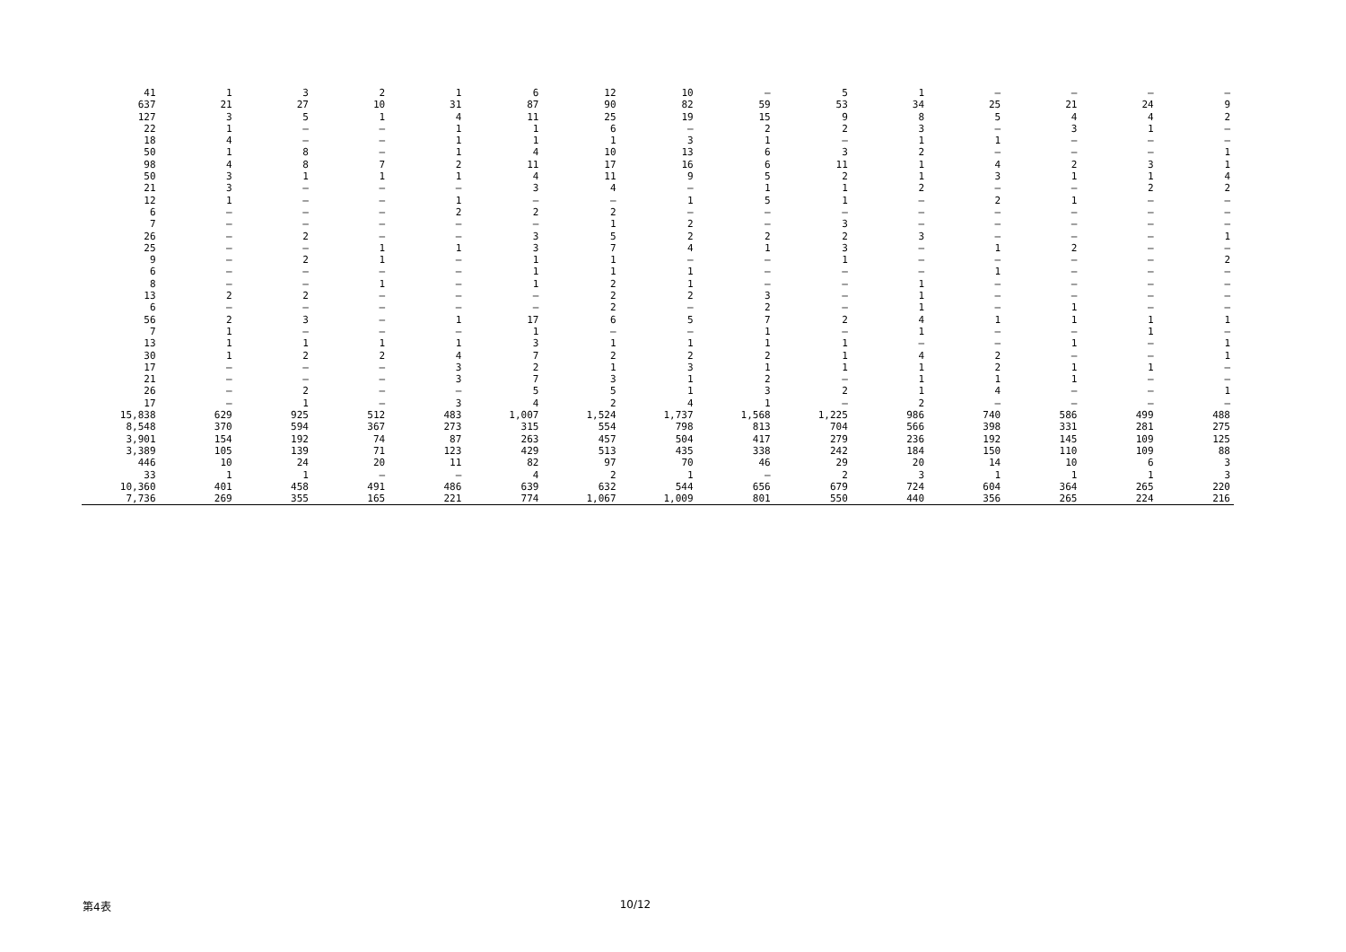| 41 | 1 | 3 | 2 | 1 | 6 | 12 | 10 | – | 5 | 1 | – | – | – | – |
| 637 | 21 | 27 | 10 | 31 | 87 | 90 | 82 | 59 | 53 | 34 | 25 | 21 | 24 | 9 |
| 127 | 3 | 5 | 1 | 4 | 11 | 25 | 19 | 15 | 9 | 8 | 5 | 4 | 4 | 2 |
| 22 | 1 | – | – | 1 | 1 | 6 | – | 2 | 2 | 3 | – | 3 | 1 | – |
| 18 | 4 | – | – | 1 | 1 | 1 | 3 | 1 | – | 1 | 1 | – | – | – |
| 50 | 1 | 8 | – | 1 | 4 | 10 | 13 | 6 | 3 | 2 | – | – | – | 1 |
| 98 | 4 | 8 | 7 | 2 | 11 | 17 | 16 | 6 | 11 | 1 | 4 | 2 | 3 | 1 |
| 50 | 3 | 1 | 1 | 1 | 4 | 11 | 9 | 5 | 2 | 1 | 3 | 1 | 1 | 4 |
| 21 | 3 | – | – | – | 3 | 4 | – | 1 | 1 | 2 | – | – | 2 | 2 |
| 12 | 1 | – | – | 1 | – | – | 1 | 5 | 1 | – | 2 | 1 | – | – |
| 6 | – | – | – | 2 | 2 | 2 | – | – | – | – | – | – | – | – |
| 7 | – | – | – | – | – | 1 | 2 | – | 3 | – | – | – | – | – |
| 26 | – | 2 | – | – | 3 | 5 | 2 | 2 | 2 | 3 | – | – | – | 1 |
| 25 | – | – | 1 | 1 | 3 | 7 | 4 | 1 | 3 | – | 1 | 2 | – | – |
| 9 | – | 2 | 1 | – | 1 | 1 | – | – | 1 | – | – | – | – | 2 |
| 6 | – | – | – | – | 1 | 1 | 1 | – | – | – | 1 | – | – | – |
| 8 | – | – | 1 | – | 1 | 2 | 1 | – | – | 1 | – | – | – | – |
| 13 | 2 | 2 | – | – | – | 2 | 2 | 3 | – | 1 | – | – | – | – |
| 6 | – | – | – | – | – | 2 | – | 2 | – | 1 | – | 1 | – | – |
| 56 | 2 | 3 | – | 1 | 17 | 6 | 5 | 7 | 2 | 4 | 1 | 1 | 1 | 1 |
| 7 | 1 | – | – | – | 1 | – | – | 1 | – | 1 | – | – | 1 | – |
| 13 | 1 | 1 | 1 | 1 | 3 | 1 | 1 | 1 | 1 | – | – | 1 | – | 1 |
| 30 | 1 | 2 | 2 | 4 | 7 | 2 | 2 | 2 | 1 | 4 | 2 | – | – | 1 |
| 17 | – | – | – | 3 | 2 | 1 | 3 | 1 | 1 | 1 | 2 | 1 | 1 | – |
| 21 | – | – | – | 3 | 7 | 3 | 1 | 2 | – | 1 | 1 | 1 | – | – |
| 26 | – | 2 | – | – | 5 | 5 | 1 | 3 | 2 | 1 | 4 | – | – | 1 |
| 17 | – | 1 | – | 3 | 4 | 2 | 4 | 1 | – | 2 | – | – | – | – |
| 15,838 | 629 | 925 | 512 | 483 | 1,007 | 1,524 | 1,737 | 1,568 | 1,225 | 986 | 740 | 586 | 499 | 488 |
| 8,548 | 370 | 594 | 367 | 273 | 315 | 554 | 798 | 813 | 704 | 566 | 398 | 331 | 281 | 275 |
| 3,901 | 154 | 192 | 74 | 87 | 263 | 457 | 504 | 417 | 279 | 236 | 192 | 145 | 109 | 125 |
| 3,389 | 105 | 139 | 71 | 123 | 429 | 513 | 435 | 338 | 242 | 184 | 150 | 110 | 109 | 88 |
| 446 | 10 | 24 | 20 | 11 | 82 | 97 | 70 | 46 | 29 | 20 | 14 | 10 | 6 | 3 |
| 33 | 1 | 1 | – | – | 4 | 2 | 1 | – | 2 | 3 | 1 | 1 | 1 | 3 |
| 10,360 | 401 | 458 | 491 | 486 | 639 | 632 | 544 | 656 | 679 | 724 | 604 | 364 | 265 | 220 |
| 7,736 | 269 | 355 | 165 | 221 | 774 | 1,067 | 1,009 | 801 | 550 | 440 | 356 | 265 | 224 | 216 |
第4表 10/12